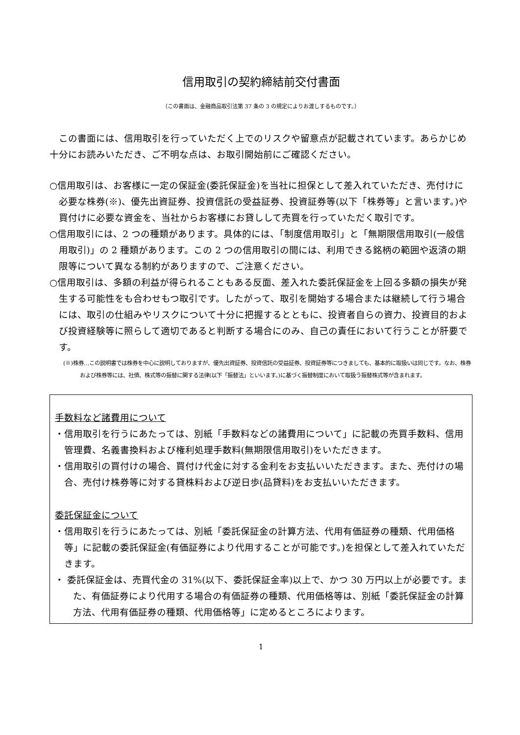信用取引の契約締結前交付書面
（この書面は、金融商品取引法第 37 条の 3 の規定によりお渡しするものです。）
この書面には、信用取引を行っていただく上でのリスクや留意点が記載されています。あらかじめ十分にお読みいただき、ご不明な点は、お取引開始前にご確認ください。
○信用取引は、お客様に一定の保証金(委託保証金)を当社に担保として差入れていただき、売付けに必要な株券(※)、優先出資証券、投資信託の受益証券、投資証券等(以下「株券等」と言います。)や買付けに必要な資金を、当社からお客様にお貸しして売買を行っていただく取引です。
○信用取引には、2 つの種類があります。具体的には、「制度信用取引」と「無期限信用取引(一般信用取引)」の 2 種類があります。この 2 つの信用取引の間には、利用できる銘柄の範囲や返済の期限等について異なる制約がありますので、ご注意ください。
○信用取引は、多額の利益が得られることもある反面、差入れた委託保証金を上回る多額の損失が発生する可能性をも合わせもつ取引です。したがって、取引を開始する場合または継続して行う場合には、取引の仕組みやリスクについて十分に把握するとともに、投資者自らの資力、投資目的および投資経験等に照らして適切であると判断する場合にのみ、自己の責任において行うことが肝要です。
(※)株券…この説明書では株券を中心に説明しておりますが、優先出資証券、投資信託の受益証券、投資証券等につきましても、基本的に取扱いは同じです。なお、株券および株券等には、社債、株式等の振替に関する法律(以下「振替法」といいます。)に基づく振替制度において取扱う振替株式等が含まれます。
手数料など諸費用について
・信用取引を行うにあたっては、別紙「手数料などの諸費用について」に記載の売買手数料、信用管理費、名義書換料および権利処理手数料(無期限信用取引)をいただきます。
・信用取引の買付けの場合、買付け代金に対する金利をお支払いいただきます。また、売付けの場合、売付け株券等に対する貸株料および逆日歩(品貸料)をお支払いいただきます。
委託保証金について
・信用取引を行うにあたっては、別紙「委託保証金の計算方法、代用有価証券の種類、代用価格等」に記載の委託保証金(有価証券により代用することが可能です。)を担保として差入れていただきます。
・ 委託保証金は、売買代金の 31%(以下、委託保証金率)以上で、かつ 30 万円以上が必要です。また、有価証券により代用する場合の有価証券の種類、代用価格等は、別紙「委託保証金の計算方法、代用有価証券の種類、代用価格等」に定めるところによります。
1